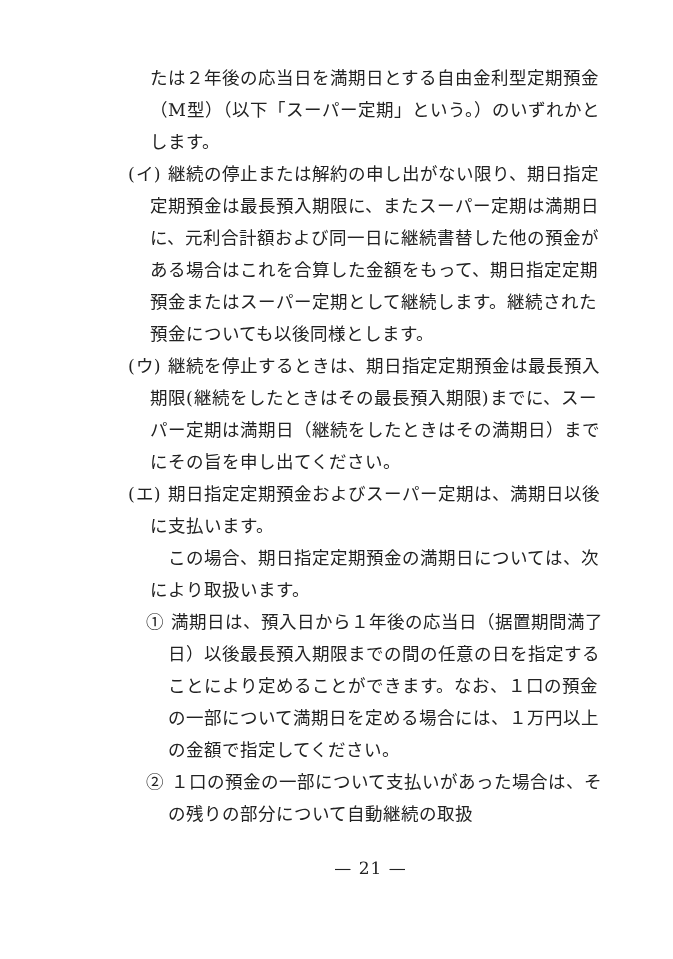たは２年後の応当日を満期日とする自由金利型定期預金（M型）（以下「スーパー定期」という。）のいずれかとします。
(イ) 継続の停止または解約の申し出がない限り、期日指定定期預金は最長預入期限に、またスーパー定期は満期日に、元利合計額および同一日に継続書替した他の預金がある場合はこれを合算した金額をもって、期日指定定期預金またはスーパー定期として継続します。継続された預金についても以後同様とします。
(ウ) 継続を停止するときは、期日指定定期預金は最長預入期限(継続をしたときはその最長預入期限)までに、スーパー定期は満期日（継続をしたときはその満期日）までにその旨を申し出てください。
(エ) 期日指定定期預金およびスーパー定期は、満期日以後に支払います。
この場合、期日指定定期預金の満期日については、次により取扱います。
① 満期日は、預入日から１年後の応当日（据置期間満了日）以後最長預入期限までの間の任意の日を指定することにより定めることができます。なお、１口の預金の一部について満期日を定める場合には、１万円以上の金額で指定してください。
② １口の預金の一部について支払いがあった場合は、その残りの部分について自動継続の取扱
— 21 —